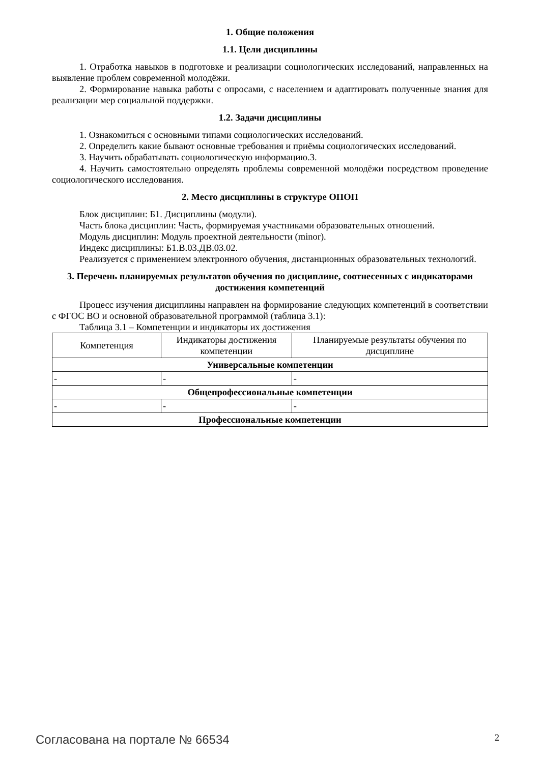1. Общие положения
1.1. Цели дисциплины
1. Отработка навыков в подготовке и реализации социологических исследований, направленных на выявление проблем современной молодёжи.
2. Формирование навыка работы с опросами, с населением и адаптировать полученные знания для реализации мер социальной поддержки.
1.2. Задачи дисциплины
1. Ознакомиться с основными типами социологических исследований.
2. Определить какие бывают основные требования и приёмы социологических исследований.
3. Научить обрабатывать социологическую информацию.3.
4. Научить самостоятельно определять проблемы современной молодёжи посредством проведение социологического исследования.
2. Место дисциплины в структуре ОПОП
Блок дисциплин: Б1. Дисциплины (модули).
Часть блока дисциплин: Часть, формируемая участниками образовательных отношений.
Модуль дисциплин: Модуль проектной деятельности (minor).
Индекс дисциплины: Б1.В.03.ДВ.03.02.
Реализуется с применением электронного обучения, дистанционных образовательных технологий.
3. Перечень планируемых результатов обучения по дисциплине, соотнесенных с индикаторами достижения компетенций
Процесс изучения дисциплины направлен на формирование следующих компетенций в соответствии с ФГОС ВО и основной образовательной программой (таблица 3.1):
Таблица 3.1 – Компетенции и индикаторы их достижения
| Компетенция | Индикаторы достижения компетенции | Планируемые результаты обучения по дисциплине |
| --- | --- | --- |
| Универсальные компетенции | | |
| - | - | - |
| Общепрофессиональные компетенции | | |
| - | - | - |
| Профессиональные компетенции | | |
Согласована на портале № 66534 2